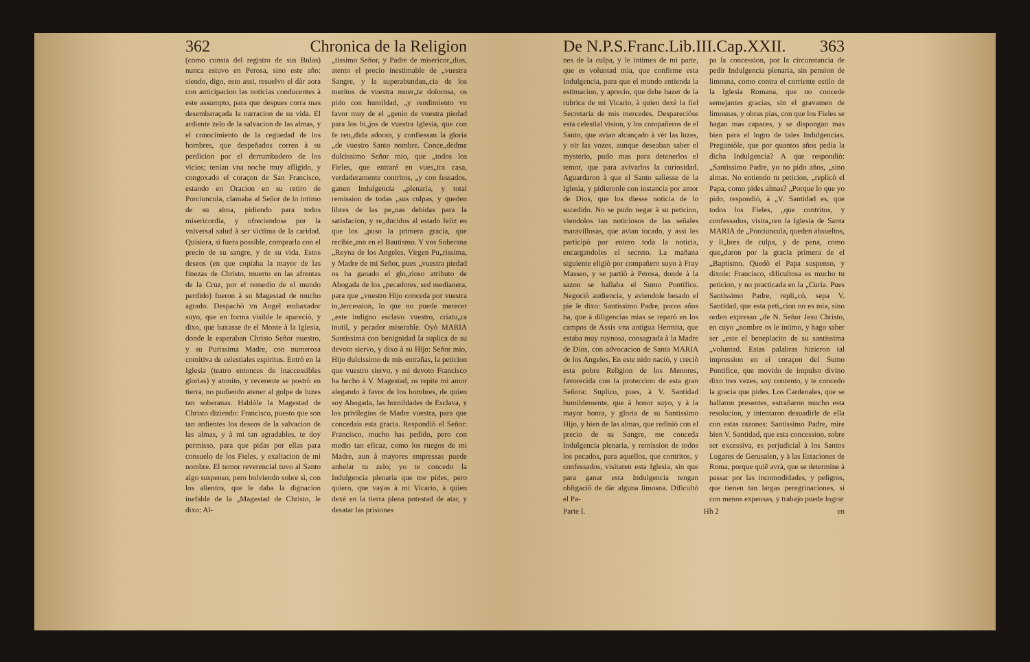362 Chronica de la Religion
(como consta del registro de sus Bulas) nunca estuvo en Perosa, sino este año: siendo, digo, esto assi, resuelvo el dàr aora con anticipacion las noticias conducentes à este assumpto, para que despues corra mas desembaraçada la narracion de su vida. El ardiente zelo de la salvacion de las almas, y el conocimiento de la ceguedad de los hombres, que despeñados corren à su perdicion por el derrumbadero de los vicios; tenian vna noche muy afligido, y congoxado el coraçon de San Francisco, estando en Oracion en su retiro de Porciuncula, clamaba al Señor de lo intimo de su alma, pidiendo para todos misericordia, y ofreciendose por la vniversal salud à ser victima de la caridad. Quisiera, si fuera possible, comprarla con el precio de su sangre, y de su vida. Estos deseos (en que copiaba la mayor de las finezas de Christo, muerto en las afrentas de la Cruz, por el remedio de el mundo perdido) fueron à su Magestad de mucho agrado. Despachò vn Angel embaxador suyo, que en forma visible le apareciò, y dixo, que baxasse de el Monte à la Iglesia, donde le esperaban Christo Señor nuestro, y su Purissima Madre, con numerosa comitiva de celestiales espiritus. Entrò en la Iglesia (teatro entonces de inaccessibles glorias) y atonito, y reverente se postrò en tierra, no pudiendo atener al golpe de luzes tan soberanas. Hablòle la Magestad de Christo diziendo: Francisco, puesto que son tan ardientes los deseos de la salvacion de las almas, y à mi tan agradables, te doy permisso, para que pidas por ellas para consuelo de los Fieles, y exaltacion de mi nombre. El temor reverencial tuvo al Santo algo suspenso; pero bolviendo sobre sì, con los alientos, que le daba la dignacion inefable de la „Magestad de Christo, le dixo: Al-
„tissimo Señor, y Padre de misericor„dias, atento el precio inestimable de „vuestra Sangre, y la superabundan„cia de los meritos de vuestra muer„te dolorosa, os pido con humildad, „y rendimiento vn favor muy de el „genio de vuestra piedad para los hi„jos de vuestra Iglesia, que con fe ren„dida adoran, y confiessan la gloria „de vuestro Santo nombre. Conce„dedme dulcissimo Señor mio, que „todos los Fieles, que entraré en vues„tra casa, verdaderamente contritos, „y con fessados, ganen Indulgencia „plenaria, y total remission de todas „sus culpas, y queden libres de las pe„nas debidas para la satisfacion, y re„ducidos al estado feliz en que los „puso la primera gracia, que recibie„ron en el Bautismo. Y vos Soberana „Reyna de los Angeles, Virgen Pu„rissima, y Madre de mi Señor, pues „vuestra piedad os ha ganado el glo„rioso atributo de Abogada de los „pecadores, sed medianera, para que „vuestro Hijo conceda por vuestra in„tercession, lo que no puede merecer „este indigno esclavo vuestro, criatu„ra inutil, y pecador miserable. Oyò MARIA Santissima con benignidad la suplica de su devoto siervo, y dixo à su Hijo: Señor mio, Hijo dulcissimo de mis entrañas, la peticion que vuestro siervo, y mi devoto Francisco ha hecho à V. Magestad, os repite mi amor alegando à favor de los hombres, de quien soy Abogada, las humildades de Esclava, y los privilegios de Madre vuestra, para que concedais esta gracia. Respondiò el Señor: Francisco, mucho has pedido, pero con medio tan eficaz, como los ruegos de mi Madre, aun à mayores empressas puede anhelar tu zelo; yo te concedo la Indulgencia plenaria que me pides, pero quiero, que vayas à mi Vicario, à quien dexè en la tierra plena potestad de atar, y desatar las prisiones
De N.P.S.Franc.Lib.III.Cap.XXII. 363
nes de la culpa, y le intimes de mi parte, que es voluntad mia, que confirme esta Indulgencia, para que el mundo entienda la estimacion, y aprecio, que debe hazer de la rubrica de mi Vicario, à quien dexè la fiel Secretaria de mis mercedes. Desparecióse esta celestial vision, y los compañeros de el Santo, que avian alcançado à vèr las luzes, y oir las vozes, aunque deseaban saber el mysterio, pudo mas para detenerlos el temor, que para avivarlos la curiosidad. Aguardaron à que el Santo saliesse de la Iglesia, y pidieronle con instancia por amor de Dios, que los diesse noticia de lo sucedido. No se pudo negar à su peticion, viendolos tan noticiosos de las señales maravillosas, que avian tocado, y assi les participò por entero toda la noticia, encargandoles el secreto. La mañana siguiente eligiò por compañero suyo à Fray Masseo, y se partiò à Perosa, donde à la sazon se hallaba el Sumo Pontifice. Negociò audiencia, y aviendole besado el pie le dixo: Santissimo Padre, pocos años ha, que à diligencias mias se reparò en los campos de Assis vna antigua Hermita, que estaba muy ruynosa, consagrada à la Madre de Dios, con advocacion de Santa MARIA de los Angeles. En este nido naciò, y creciò esta pobre Religion de los Menores, favorecida con la proteccion de esta gran Señora: Suplico, pues, à V. Santidad humildemente, que à honor suyo, y à la mayor honra, y gloria de su Santissimo Hijo, y bien de las almas, que rediniò con el precio de su Sangre, me conceda Indulgencia plenaria, y remission de todos los pecados, para aquellos, que contritos, y confessados, visitaren esta Iglesia, sin que para ganar esta Indulgencia tengan obligaciõ de dàr alguna limosna. Dificultò el Pa-
pa la concession, por la circunstancia de pedir Indulgencia plenaria, sin pension de limosna, como contra el corriente estilo de la Iglesia Romana, que no concede semejantes gracias, sin el gravamen de limosnas, y obras pias, con que los Fieles se hagan mas capaces, y se dispongan mas bien para el logro de tales Indulgencias. Preguntòle, que por quantos años pedia la dicha Indulgencia? A que respondiò: „Santissimo Padre, yo no pido años, „sino almas. No entiendo tu peticion, „replicò el Papa, como pides almas? „Porque lo que yo pido, respondiò, à „V. Santidad es, que todos los Fieles, „que contritos, y confessados, visita„ren la Iglesia de Santa MARIA de „Porciuncula, queden absueltos, y li„bres de culpa, y de pena, como que„daron por la gracia primera de el „Baptismo. Quedò el Papa suspenso, y dixole: Francisco, dificultosa es mucho tu peticion, y no practicada en la „Curia. Pues Santissimo Padre, repli„cò, sepa V. Santidad, que esta peti„cion no es mia, sino orden expresso „de N. Señor Jesu Christo, en cuyo „nombre os le intimo, y hago saber ser „este el beneplacito de su santissima „voluntad. Estas palabras hizieron tal impression en el coraçon del Sumo Pontifice, que movido de impulso divino dixo tres vezes, soy contento, y te concedo la gracia que pides. Los Cardenales, que se hallaron presentes, estrañaron mucho esta resolucion, y intentaron desuadirle de ella con estas razones: Santissimo Padre, mire bien V. Santidad, que esta concession, sobre ser excessiva, es perjudicial à los Santos Lugares de Gerusalen, y à las Estaciones de Roma, porque quiẽ avrà, que se determine à passar por las incomodidades, y peligros, que tienen tan largas peregrinaciones, si con menos expensas, y trabajo puede lograr
Parte I. Hh 2 en